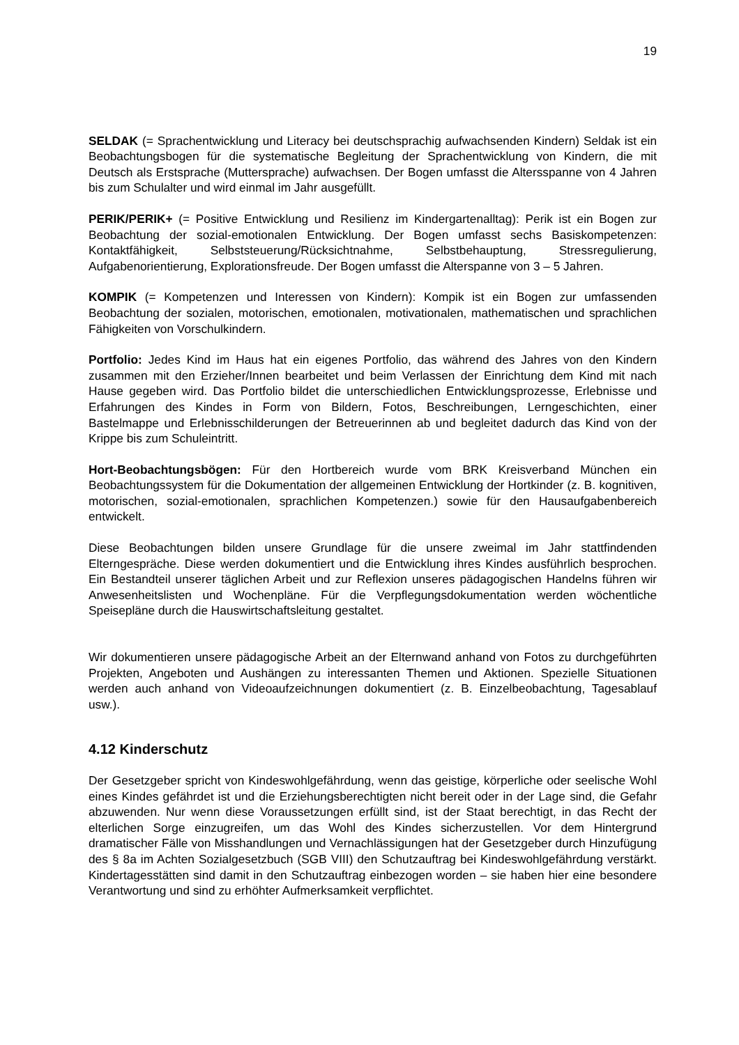19
SELDAK (= Sprachentwicklung und Literacy bei deutschsprachig aufwachsenden Kindern) Seldak ist ein Beobachtungsbogen für die systematische Begleitung der Sprachentwicklung von Kindern, die mit Deutsch als Erstsprache (Muttersprache) aufwachsen. Der Bogen umfasst die Altersspanne von 4 Jahren bis zum Schulalter und wird einmal im Jahr ausgefüllt.
PERIK/PERIK+ (= Positive Entwicklung und Resilienz im Kindergartenalltag): Perik ist ein Bogen zur Beobachtung der sozial-emotionalen Entwicklung. Der Bogen umfasst sechs Basiskompetenzen: Kontaktfähigkeit, Selbststeuerung/Rücksichtnahme, Selbstbehauptung, Stressregulierung, Aufgabenorientierung, Explorationsfreude. Der Bogen umfasst die Alterspanne von 3 – 5 Jahren.
KOMPIK (= Kompetenzen und Interessen von Kindern): Kompik ist ein Bogen zur umfassenden Beobachtung der sozialen, motorischen, emotionalen, motivationalen, mathematischen und sprachlichen Fähigkeiten von Vorschulkindern.
Portfolio: Jedes Kind im Haus hat ein eigenes Portfolio, das während des Jahres von den Kindern zusammen mit den Erzieher/Innen bearbeitet und beim Verlassen der Einrichtung dem Kind mit nach Hause gegeben wird. Das Portfolio bildet die unterschiedlichen Entwicklungsprozesse, Erlebnisse und Erfahrungen des Kindes in Form von Bildern, Fotos, Beschreibungen, Lerngeschichten, einer Bastelmappe und Erlebnisschilderungen der Betreuerinnen ab und begleitet dadurch das Kind von der Krippe bis zum Schuleintritt.
Hort-Beobachtungsbögen: Für den Hortbereich wurde vom BRK Kreisverband München ein Beobachtungssystem für die Dokumentation der allgemeinen Entwicklung der Hortkinder (z. B. kognitiven, motorischen, sozial-emotionalen, sprachlichen Kompetenzen.) sowie für den Hausaufgabenbereich entwickelt.
Diese Beobachtungen bilden unsere Grundlage für die unsere zweimal im Jahr stattfindenden Elterngespräche. Diese werden dokumentiert und die Entwicklung ihres Kindes ausführlich besprochen. Ein Bestandteil unserer täglichen Arbeit und zur Reflexion unseres pädagogischen Handelns führen wir Anwesenheitslisten und Wochenpläne. Für die Verpflegungsdokumentation werden wöchentliche Speisepläne durch die Hauswirtschaftsleitung gestaltet.
Wir dokumentieren unsere pädagogische Arbeit an der Elternwand anhand von Fotos zu durchgeführten Projekten, Angeboten und Aushängen zu interessanten Themen und Aktionen. Spezielle Situationen werden auch anhand von Videoaufzeichnungen dokumentiert (z. B. Einzelbeobachtung, Tagesablauf usw.).
4.12 Kinderschutz
Der Gesetzgeber spricht von Kindeswohlgefährdung, wenn das geistige, körperliche oder seelische Wohl eines Kindes gefährdet ist und die Erziehungsberechtigten nicht bereit oder in der Lage sind, die Gefahr abzuwenden. Nur wenn diese Voraussetzungen erfüllt sind, ist der Staat berechtigt, in das Recht der elterlichen Sorge einzugreifen, um das Wohl des Kindes sicherzustellen. Vor dem Hintergrund dramatischer Fälle von Misshandlungen und Vernachlässigungen hat der Gesetzgeber durch Hinzufügung des § 8a im Achten Sozialgesetzbuch (SGB VIII) den Schutzauftrag bei Kindeswohlgefährdung verstärkt. Kindertagesstätten sind damit in den Schutzauftrag einbezogen worden – sie haben hier eine besondere Verantwortung und sind zu erhöhter Aufmerksamkeit verpflichtet.